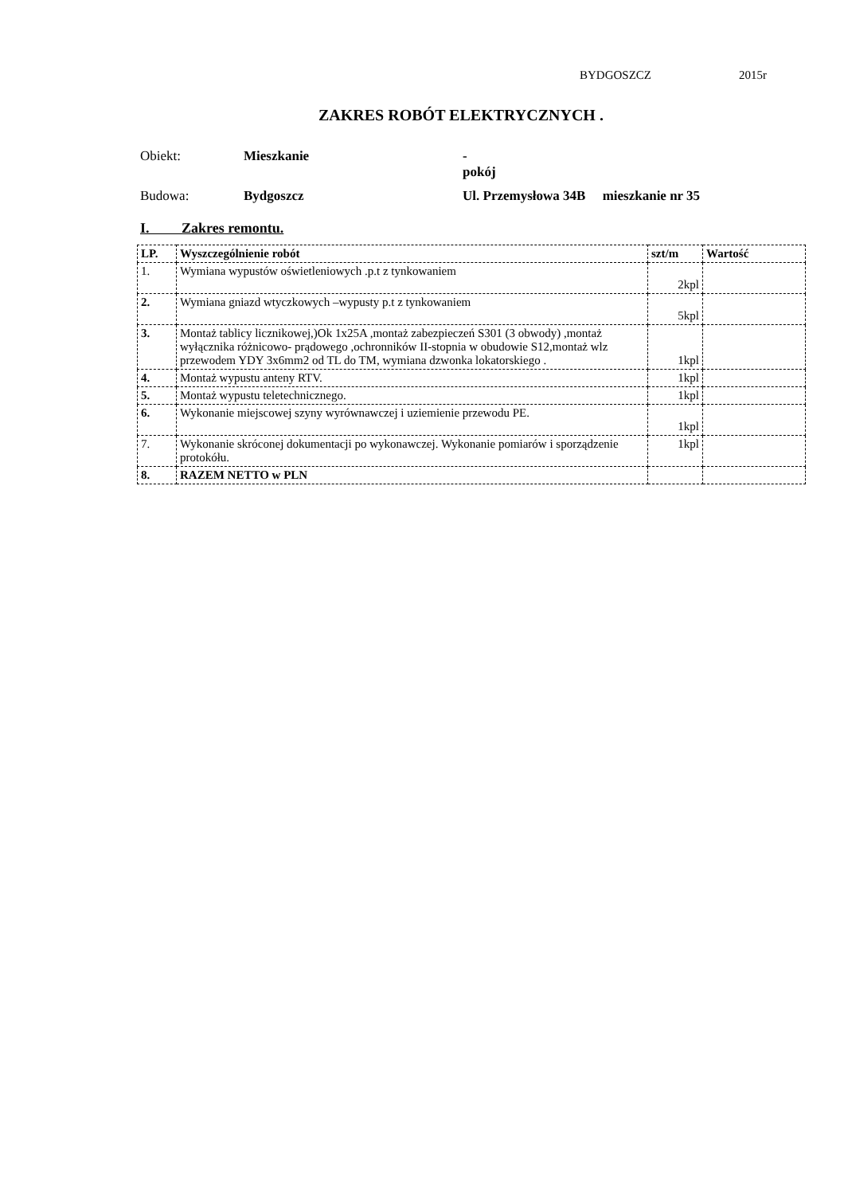BYDGOSZCZ 2015r
ZAKRES ROBÓT ELEKTRYCZNYCH .
Obiekt: Mieszkanie -
pokój
Budowa: Bydgoszcz Ul. Przemysłowa 34B mieszkanie nr 35
I. Zakres remontu.
| LP. | Wyszczególnienie robót | szt/m | Wartość |
| --- | --- | --- | --- |
| 1. | Wymiana wypustów oświetleniowych .p.t z tynkowaniem | 2kpl | |
| 2. | Wymiana gniazd wtyczkowych –wypusty p.t z tynkowaniem | 5kpl | |
| 3. | Montaż tablicy licznikowej,)Ok 1x25A ,montaż zabezpieczeń S301 (3 obwody) ,montaż wyłącznika różnicowo- prądowego ,ochronników II-stopnia w obudowie S12,montaż wlz przewodem YDY 3x6mm2 od TL do TM, wymiana dzwonka lokatorskiego . | 1kpl | |
| 4. | Montaż wypustu anteny RTV. | 1kpl | |
| 5. | Montaż wypustu teletechnicznego. | 1kpl | |
| 6. | Wykonanie miejscowej szyny wyrównawczej i uziemienie przewodu PE. | 1kpl | |
| 7. | Wykonanie skróconej dokumentacji po wykonawczej. Wykonanie pomiarów i sporządzenie protokółu. | 1kpl | |
| 8. | RAZEM NETTO w PLN | | |